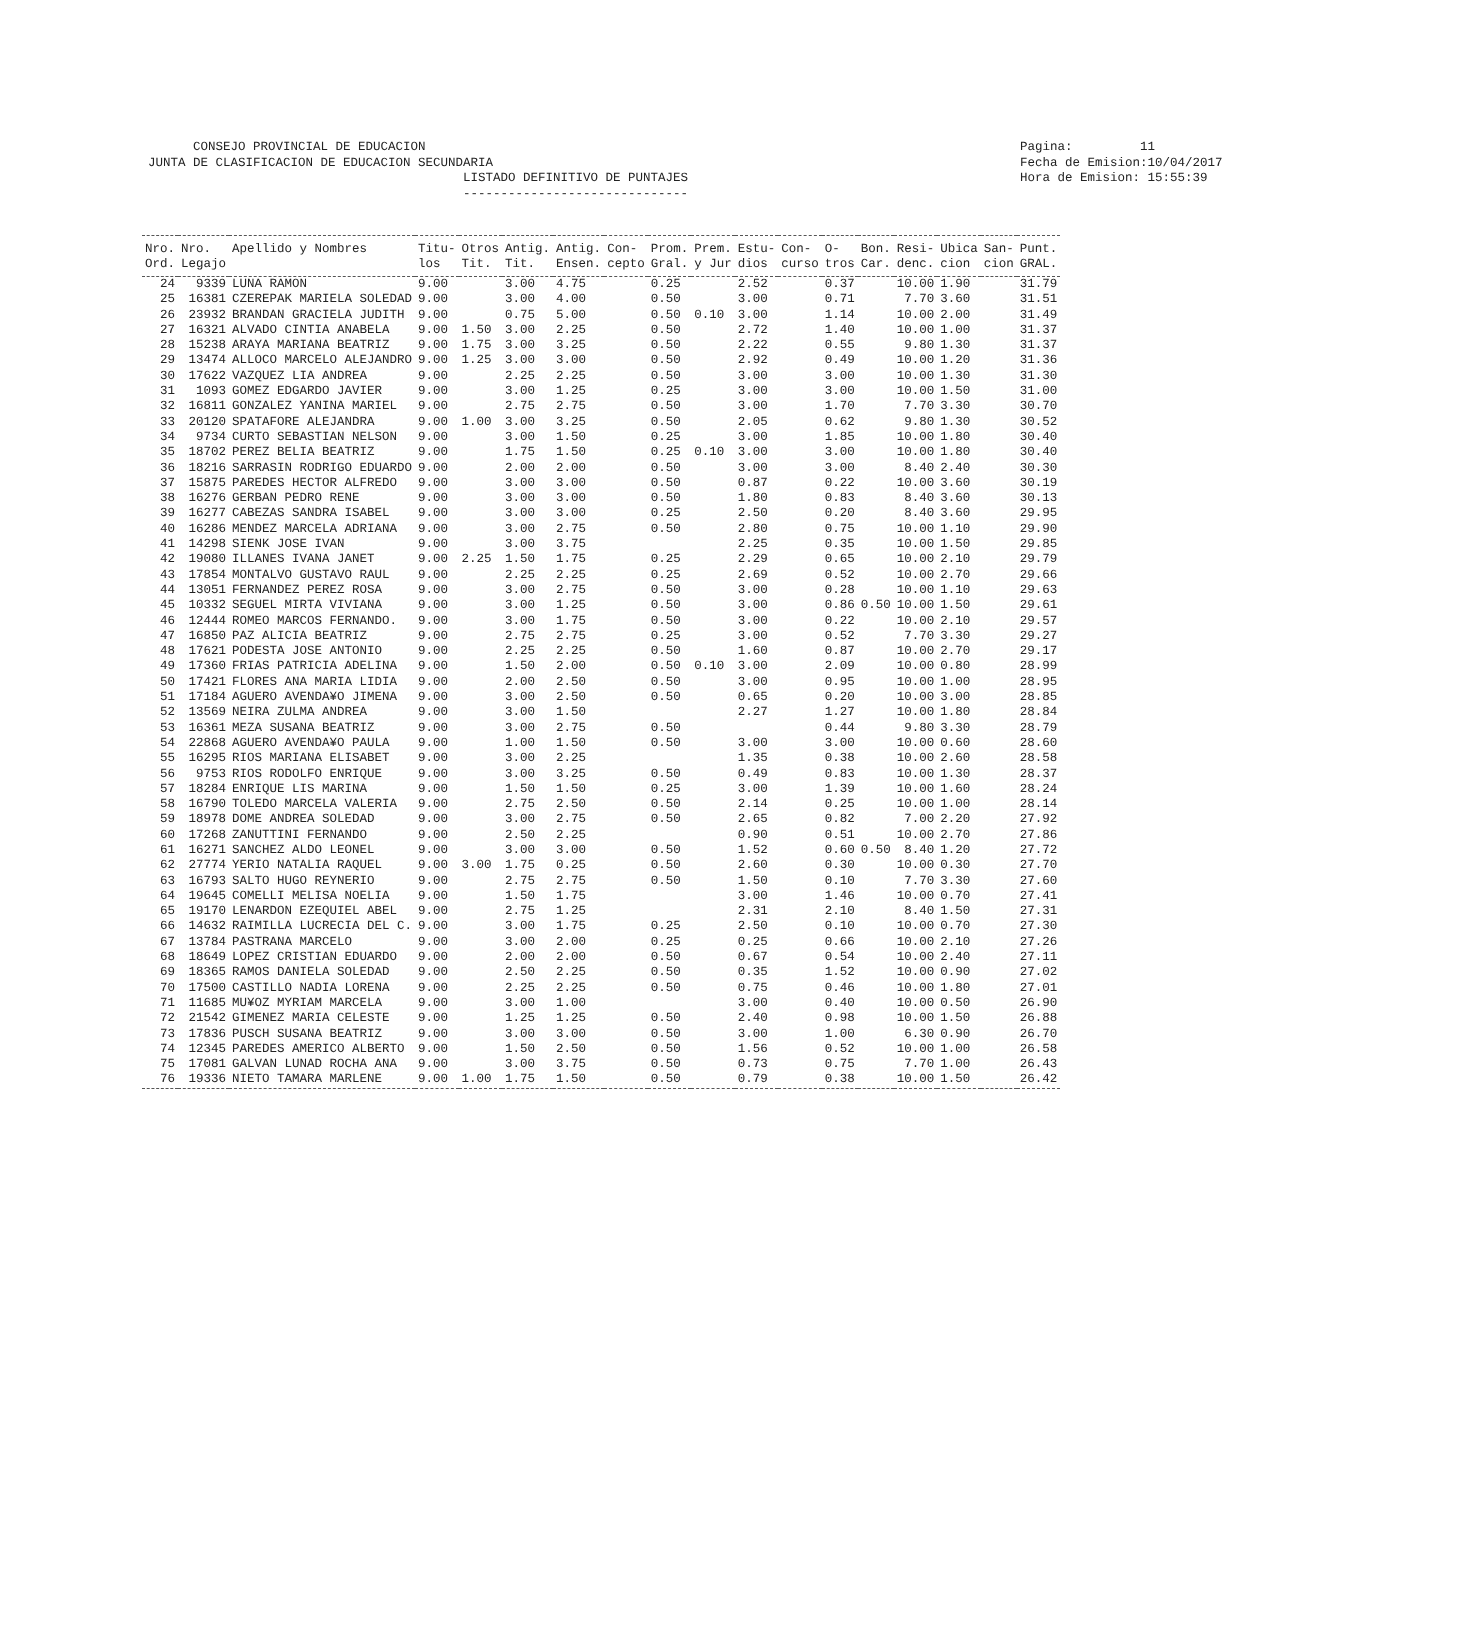CONSEJO PROVINCIAL DE EDUCACION JUNTA DE CLASIFICACION DE EDUCACION SECUNDARIA LISTADO DEFINITIVO DE PUNTAJES ------------------------------
Pagina: 11 Fecha de Emision:10/04/2017 Hora de Emision: 15:55:39
| Nro. Ord. | Nro. Legajo | Apellido y Nombres | Titu- los | Otros Tit. | Antig. Tit. | Antig. Ensen. | Con- cepto | Prom. Gral. | Prem. y Jur | Estu- dios | Con- curso | O- tros | Bon. Car. | Resi- denc. | Ubica cion | San- cion | Punt. GRAL. |
| --- | --- | --- | --- | --- | --- | --- | --- | --- | --- | --- | --- | --- | --- | --- | --- | --- | --- |
| 24 | 9339 | LUNA RAMON | 9.00 | | 3.00 | 4.75 | | 0.25 | | 2.52 | | 0.37 | | 10.00 | 1.90 | | 31.79 |
| 25 | 16381 | CZEREPAK MARIELA SOLEDAD | 9.00 | | 3.00 | 4.00 | | 0.50 | | 3.00 | | 0.71 | | 7.70 | 3.60 | | 31.51 |
| 26 | 23932 | BRANDAN GRACIELA JUDITH | 9.00 | | 0.75 | 5.00 | | 0.50 | 0.10 | 3.00 | | 1.14 | | 10.00 | 2.00 | | 31.49 |
| 27 | 16321 | ALVADO CINTIA ANABELA | 9.00 | 1.50 | 3.00 | 2.25 | | 0.50 | | 2.72 | | 1.40 | | 10.00 | 1.00 | | 31.37 |
| 28 | 15238 | ARAYA MARIANA BEATRIZ | 9.00 | 1.75 | 3.00 | 3.25 | | 0.50 | | 2.22 | | 0.55 | | 9.80 | 1.30 | | 31.37 |
| 29 | 13474 | ALLOCO MARCELO ALEJANDRO | 9.00 | 1.25 | 3.00 | 3.00 | | 0.50 | | 2.92 | | 0.49 | | 10.00 | 1.20 | | 31.36 |
| 30 | 17622 | VAZQUEZ LIA ANDREA | 9.00 | | 2.25 | 2.25 | | 0.50 | | 3.00 | | 3.00 | | 10.00 | 1.30 | | 31.30 |
| 31 | 1093 | GOMEZ EDGARDO JAVIER | 9.00 | | 3.00 | 1.25 | | 0.25 | | 3.00 | | 3.00 | | 10.00 | 1.50 | | 31.00 |
| 32 | 16811 | GONZALEZ YANINA MARIEL | 9.00 | | 2.75 | 2.75 | | 0.50 | | 3.00 | | 1.70 | | 7.70 | 3.30 | | 30.70 |
| 33 | 20120 | SPATAFORE ALEJANDRA | 9.00 | 1.00 | 3.00 | 3.25 | | 0.50 | | 2.05 | | 0.62 | | 9.80 | 1.30 | | 30.52 |
| 34 | 9734 | CURTO SEBASTIAN NELSON | 9.00 | | 3.00 | 1.50 | | 0.25 | | 3.00 | | 1.85 | | 10.00 | 1.80 | | 30.40 |
| 35 | 18702 | PEREZ BELIA BEATRIZ | 9.00 | | 1.75 | 1.50 | | 0.25 | 0.10 | 3.00 | | 3.00 | | 10.00 | 1.80 | | 30.40 |
| 36 | 18216 | SARRASIN RODRIGO EDUARDO | 9.00 | | 2.00 | 2.00 | | 0.50 | | 3.00 | | 3.00 | | 8.40 | 2.40 | | 30.30 |
| 37 | 15875 | PAREDES HECTOR ALFREDO | 9.00 | | 3.00 | 3.00 | | 0.50 | | 0.87 | | 0.22 | | 10.00 | 3.60 | | 30.19 |
| 38 | 16276 | GERBAN PEDRO RENE | 9.00 | | 3.00 | 3.00 | | 0.50 | | 1.80 | | 0.83 | | 8.40 | 3.60 | | 30.13 |
| 39 | 16277 | CABEZAS SANDRA ISABEL | 9.00 | | 3.00 | 3.00 | | 0.25 | | 2.50 | | 0.20 | | 8.40 | 3.60 | | 29.95 |
| 40 | 16286 | MENDEZ MARCELA ADRIANA | 9.00 | | 3.00 | 2.75 | | 0.50 | | 2.80 | | 0.75 | | 10.00 | 1.10 | | 29.90 |
| 41 | 14298 | SIENK JOSE IVAN | 9.00 | | 3.00 | 3.75 | | | | 2.25 | | 0.35 | | 10.00 | 1.50 | | 29.85 |
| 42 | 19080 | ILLANES IVANA JANET | 9.00 | 2.25 | 1.50 | 1.75 | | 0.25 | | 2.29 | | 0.65 | | 10.00 | 2.10 | | 29.79 |
| 43 | 17854 | MONTALVO GUSTAVO RAUL | 9.00 | | 2.25 | 2.25 | | 0.25 | | 2.69 | | 0.52 | | 10.00 | 2.70 | | 29.66 |
| 44 | 13051 | FERNANDEZ PEREZ ROSA | 9.00 | | 3.00 | 2.75 | | 0.50 | | 3.00 | | 0.28 | | 10.00 | 1.10 | | 29.63 |
| 45 | 10332 | SEGUEL MIRTA VIVIANA | 9.00 | | 3.00 | 1.25 | | 0.50 | | 3.00 | | 0.86 | 0.50 | 10.00 | 1.50 | | 29.61 |
| 46 | 12444 | ROMEO MARCOS FERNANDO. | 9.00 | | 3.00 | 1.75 | | 0.50 | | 3.00 | | 0.22 | | 10.00 | 2.10 | | 29.57 |
| 47 | 16850 | PAZ ALICIA BEATRIZ | 9.00 | | 2.75 | 2.75 | | 0.25 | | 3.00 | | 0.52 | | 7.70 | 3.30 | | 29.27 |
| 48 | 17621 | PODESTA JOSE ANTONIO | 9.00 | | 2.25 | 2.25 | | 0.50 | | 1.60 | | 0.87 | | 10.00 | 2.70 | | 29.17 |
| 49 | 17360 | FRIAS PATRICIA ADELINA | 9.00 | | 1.50 | 2.00 | | 0.50 | 0.10 | 3.00 | | 2.09 | | 10.00 | 0.80 | | 28.99 |
| 50 | 17421 | FLORES ANA MARIA LIDIA | 9.00 | | 2.00 | 2.50 | | 0.50 | | 3.00 | | 0.95 | | 10.00 | 1.00 | | 28.95 |
| 51 | 17184 | AGUERO AVENDA¥O JIMENA | 9.00 | | 3.00 | 2.50 | | 0.50 | | 0.65 | | 0.20 | | 10.00 | 3.00 | | 28.85 |
| 52 | 13569 | NEIRA ZULMA ANDREA | 9.00 | | 3.00 | 1.50 | | | | 2.27 | | 1.27 | | 10.00 | 1.80 | | 28.84 |
| 53 | 16361 | MEZA SUSANA BEATRIZ | 9.00 | | 3.00 | 2.75 | | 0.50 | | | | 0.44 | | 9.80 | 3.30 | | 28.79 |
| 54 | 22868 | AGUERO AVENDA¥O PAULA | 9.00 | | 1.00 | 1.50 | | 0.50 | | 3.00 | | 3.00 | | 10.00 | 0.60 | | 28.60 |
| 55 | 16295 | RIOS MARIANA ELISABET | 9.00 | | 3.00 | 2.25 | | | | 1.35 | | 0.38 | | 10.00 | 2.60 | | 28.58 |
| 56 | 9753 | RIOS RODOLFO ENRIQUE | 9.00 | | 3.00 | 3.25 | | 0.50 | | 0.49 | | 0.83 | | 10.00 | 1.30 | | 28.37 |
| 57 | 18284 | ENRIQUE LIS MARINA | 9.00 | | 1.50 | 1.50 | | 0.25 | | 3.00 | | 1.39 | | 10.00 | 1.60 | | 28.24 |
| 58 | 16790 | TOLEDO MARCELA VALERIA | 9.00 | | 2.75 | 2.50 | | 0.50 | | 2.14 | | 0.25 | | 10.00 | 1.00 | | 28.14 |
| 59 | 18978 | DOME ANDREA SOLEDAD | 9.00 | | 3.00 | 2.75 | | 0.50 | | 2.65 | | 0.82 | | 7.00 | 2.20 | | 27.92 |
| 60 | 17268 | ZANUTTINI FERNANDO | 9.00 | | 2.50 | 2.25 | | | | 0.90 | | 0.51 | | 10.00 | 2.70 | | 27.86 |
| 61 | 16271 | SANCHEZ ALDO LEONEL | 9.00 | | 3.00 | 3.00 | | 0.50 | | 1.52 | | 0.60 | 0.50 | 8.40 | 1.20 | | 27.72 |
| 62 | 27774 | YERIO NATALIA RAQUEL | 9.00 | 3.00 | 1.75 | 0.25 | | 0.50 | | 2.60 | | 0.30 | | 10.00 | 0.30 | | 27.70 |
| 63 | 16793 | SALTO HUGO REYNERIO | 9.00 | | 2.75 | 2.75 | | 0.50 | | 1.50 | | 0.10 | | 7.70 | 3.30 | | 27.60 |
| 64 | 19645 | COMELLI MELISA NOELIA | 9.00 | | 1.50 | 1.75 | | | | 3.00 | | 1.46 | | 10.00 | 0.70 | | 27.41 |
| 65 | 19170 | LENARDON EZEQUIEL ABEL | 9.00 | | 2.75 | 1.25 | | | | 2.31 | | 2.10 | | 8.40 | 1.50 | | 27.31 |
| 66 | 14632 | RAIMILLA LUCRECIA DEL C. | 9.00 | | 3.00 | 1.75 | | 0.25 | | 2.50 | | 0.10 | | 10.00 | 0.70 | | 27.30 |
| 67 | 13784 | PASTRANA MARCELO | 9.00 | | 3.00 | 2.00 | | 0.25 | | 0.25 | | 0.66 | | 10.00 | 2.10 | | 27.26 |
| 68 | 18649 | LOPEZ CRISTIAN EDUARDO | 9.00 | | 2.00 | 2.00 | | 0.50 | | 0.67 | | 0.54 | | 10.00 | 2.40 | | 27.11 |
| 69 | 18365 | RAMOS DANIELA SOLEDAD | 9.00 | | 2.50 | 2.25 | | 0.50 | | 0.35 | | 1.52 | | 10.00 | 0.90 | | 27.02 |
| 70 | 17500 | CASTILLO NADIA LORENA | 9.00 | | 2.25 | 2.25 | | 0.50 | | 0.75 | | 0.46 | | 10.00 | 1.80 | | 27.01 |
| 71 | 11685 | MU¥OZ MYRIAM MARCELA | 9.00 | | 3.00 | 1.00 | | | | 3.00 | | 0.40 | | 10.00 | 0.50 | | 26.90 |
| 72 | 21542 | GIMENEZ MARIA CELESTE | 9.00 | | 1.25 | 1.25 | | 0.50 | | 2.40 | | 0.98 | | 10.00 | 1.50 | | 26.88 |
| 73 | 17836 | PUSCH SUSANA BEATRIZ | 9.00 | | 3.00 | 3.00 | | 0.50 | | 3.00 | | 1.00 | | 6.30 | 0.90 | | 26.70 |
| 74 | 12345 | PAREDES AMERICO ALBERTO | 9.00 | | 1.50 | 2.50 | | 0.50 | | 1.56 | | 0.52 | | 10.00 | 1.00 | | 26.58 |
| 75 | 17081 | GALVAN LUNAD ROCHA ANA | 9.00 | | 3.00 | 3.75 | | 0.50 | | 0.73 | | 0.75 | | 7.70 | 1.00 | | 26.43 |
| 76 | 19336 | NIETO TAMARA MARLENE | 9.00 | 1.00 | 1.75 | 1.50 | | 0.50 | | 0.79 | | 0.38 | | 10.00 | 1.50 | | 26.42 |